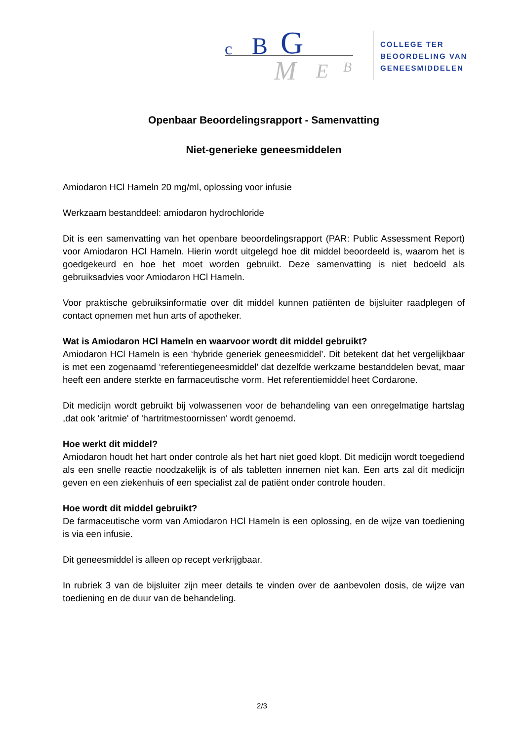c B G
M E B
COLLEGE TER
BEOORDELING VAN
GENEESMIDDELEN
Openbaar Beoordelingsrapport - Samenvatting
Niet-generieke geneesmiddelen
Amiodaron HCl Hameln 20 mg/ml, oplossing voor infusie
Werkzaam bestanddeel: amiodaron hydrochloride
Dit is een samenvatting van het openbare beoordelingsrapport (PAR: Public Assessment Report) voor Amiodaron HCl Hameln. Hierin wordt uitgelegd hoe dit middel beoordeeld is, waarom het is goedgekeurd en hoe het moet worden gebruikt. Deze samenvatting is niet bedoeld als gebruiksadvies voor Amiodaron HCl Hameln.
Voor praktische gebruiksinformatie over dit middel kunnen patiënten de bijsluiter raadplegen of contact opnemen met hun arts of apotheker.
Wat is Amiodaron HCl Hameln en waarvoor wordt dit middel gebruikt?
Amiodaron HCl Hameln is een ‘hybride generiek geneesmiddel’. Dit betekent dat het vergelijkbaar is met een zogenaamd ‘referentiegeneesmiddel’ dat dezelfde werkzame bestanddelen bevat, maar heeft een andere sterkte en farmaceutische vorm. Het referentiemiddel heet Cordarone.
Dit medicijn wordt gebruikt bij volwassenen voor de behandeling van een onregelmatige hartslag ,dat ook 'aritmie' of 'hartritmestoornissen' wordt genoemd.
Hoe werkt dit middel?
Amiodaron houdt het hart onder controle als het hart niet goed klopt. Dit medicijn wordt toegediend als een snelle reactie noodzakelijk is of als tabletten innemen niet kan. Een arts zal dit medicijn geven en een ziekenhuis of een specialist zal de patiënt onder controle houden.
Hoe wordt dit middel gebruikt?
De farmaceutische vorm van Amiodaron HCl Hameln is een oplossing, en de wijze van toediening is via een infusie.
Dit geneesmiddel is alleen op recept verkrijgbaar.
In rubriek 3 van de bijsluiter zijn meer details te vinden over de aanbevolen dosis, de wijze van toediening en de duur van de behandeling.
2/3